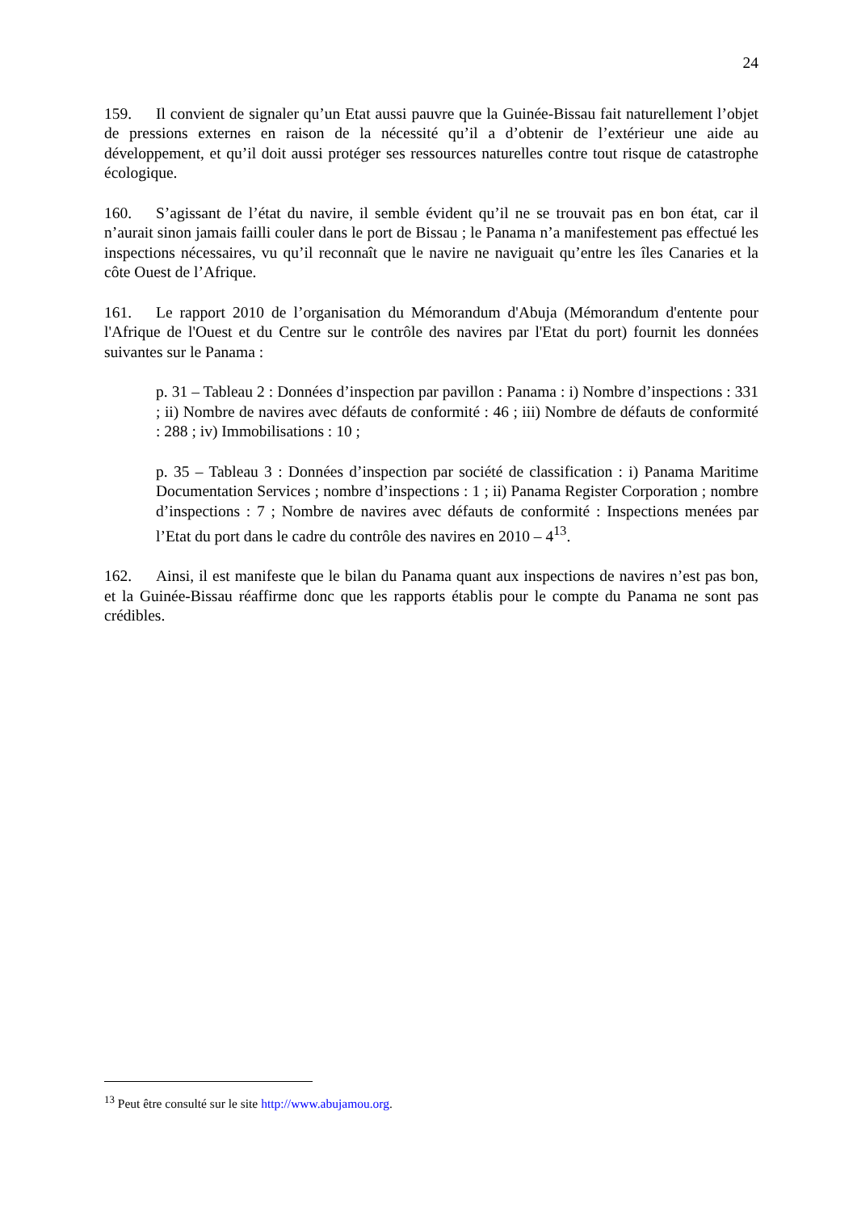24
159. Il convient de signaler qu’un Etat aussi pauvre que la Guinée-Bissau fait naturellement l’objet de pressions externes en raison de la nécessité qu’il a d’obtenir de l’extérieur une aide au développement, et qu’il doit aussi protéger ses ressources naturelles contre tout risque de catastrophe écologique.
160. S’agissant de l’état du navire, il semble évident qu’il ne se trouvait pas en bon état, car il n’aurait sinon jamais failli couler dans le port de Bissau ; le Panama n’a manifestement pas effectué les inspections nécessaires, vu qu’il reconnaît que le navire ne naviguait qu’entre les îles Canaries et la côte Ouest de l’Afrique.
161. Le rapport 2010 de l’organisation du Mémorandum d'Abuja (Mémorandum d'entente pour l'Afrique de l'Ouest et du Centre sur le contrôle des navires par l'Etat du port) fournit les données suivantes sur le Panama :
p. 31 – Tableau 2 : Données d’inspection par pavillon : Panama : i) Nombre d’inspections : 331 ; ii) Nombre de navires avec défauts de conformité : 46 ; iii) Nombre de défauts de conformité : 288 ; iv) Immobilisations : 10 ;
p. 35 – Tableau 3 : Données d’inspection par société de classification : i) Panama Maritime Documentation Services ; nombre d’inspections : 1 ; ii) Panama Register Corporation ; nombre d’inspections : 7 ; Nombre de navires avec défauts de conformité : Inspections menées par l’Etat du port dans le cadre du contrôle des navires en 2010 – 4<sup>13</sup>.
162. Ainsi, il est manifeste que le bilan du Panama quant aux inspections de navires n’est pas bon, et la Guinée-Bissau réaffirme donc que les rapports établis pour le compte du Panama ne sont pas crédibles.
<sup>13</sup> Peut être consulté sur le site http://www.abujamou.org.